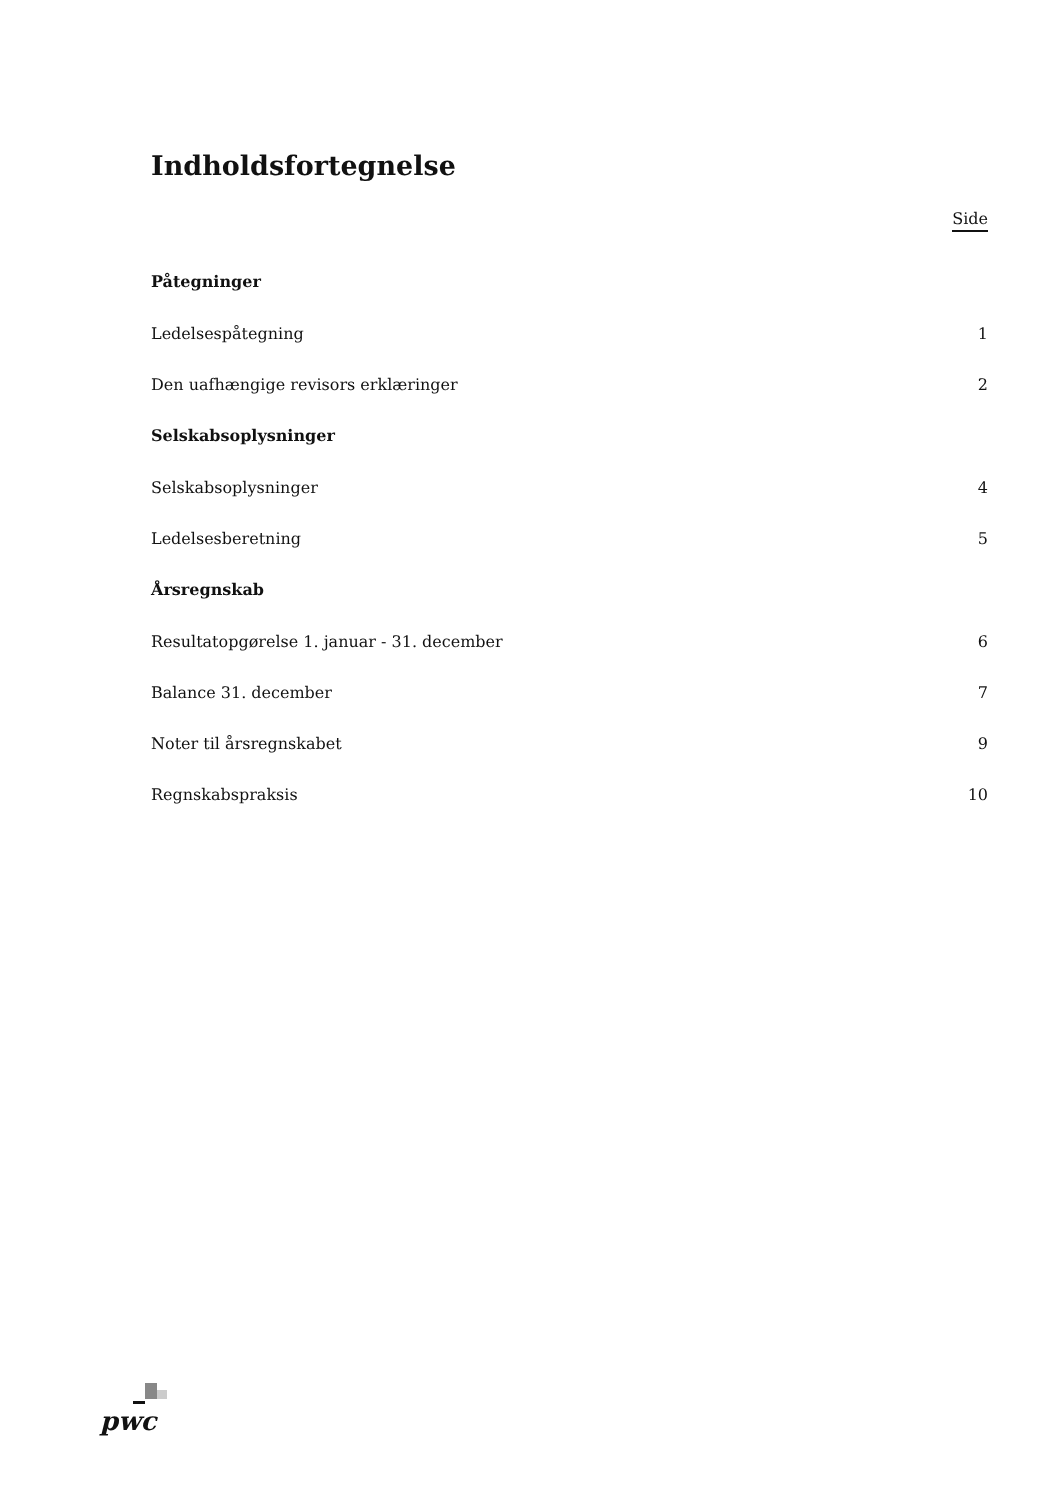Indholdsfortegnelse
Side
Påtegninger
Ledelsespåtegning 1
Den uafhængige revisors erklæringer 2
Selskabsoplysninger
Selskabsoplysninger 4
Ledelsesberetning 5
Årsregnskab
Resultatopgørelse 1. januar - 31. december 6
Balance 31. december 7
Noter til årsregnskabet 9
Regnskabspraksis 10
pwc